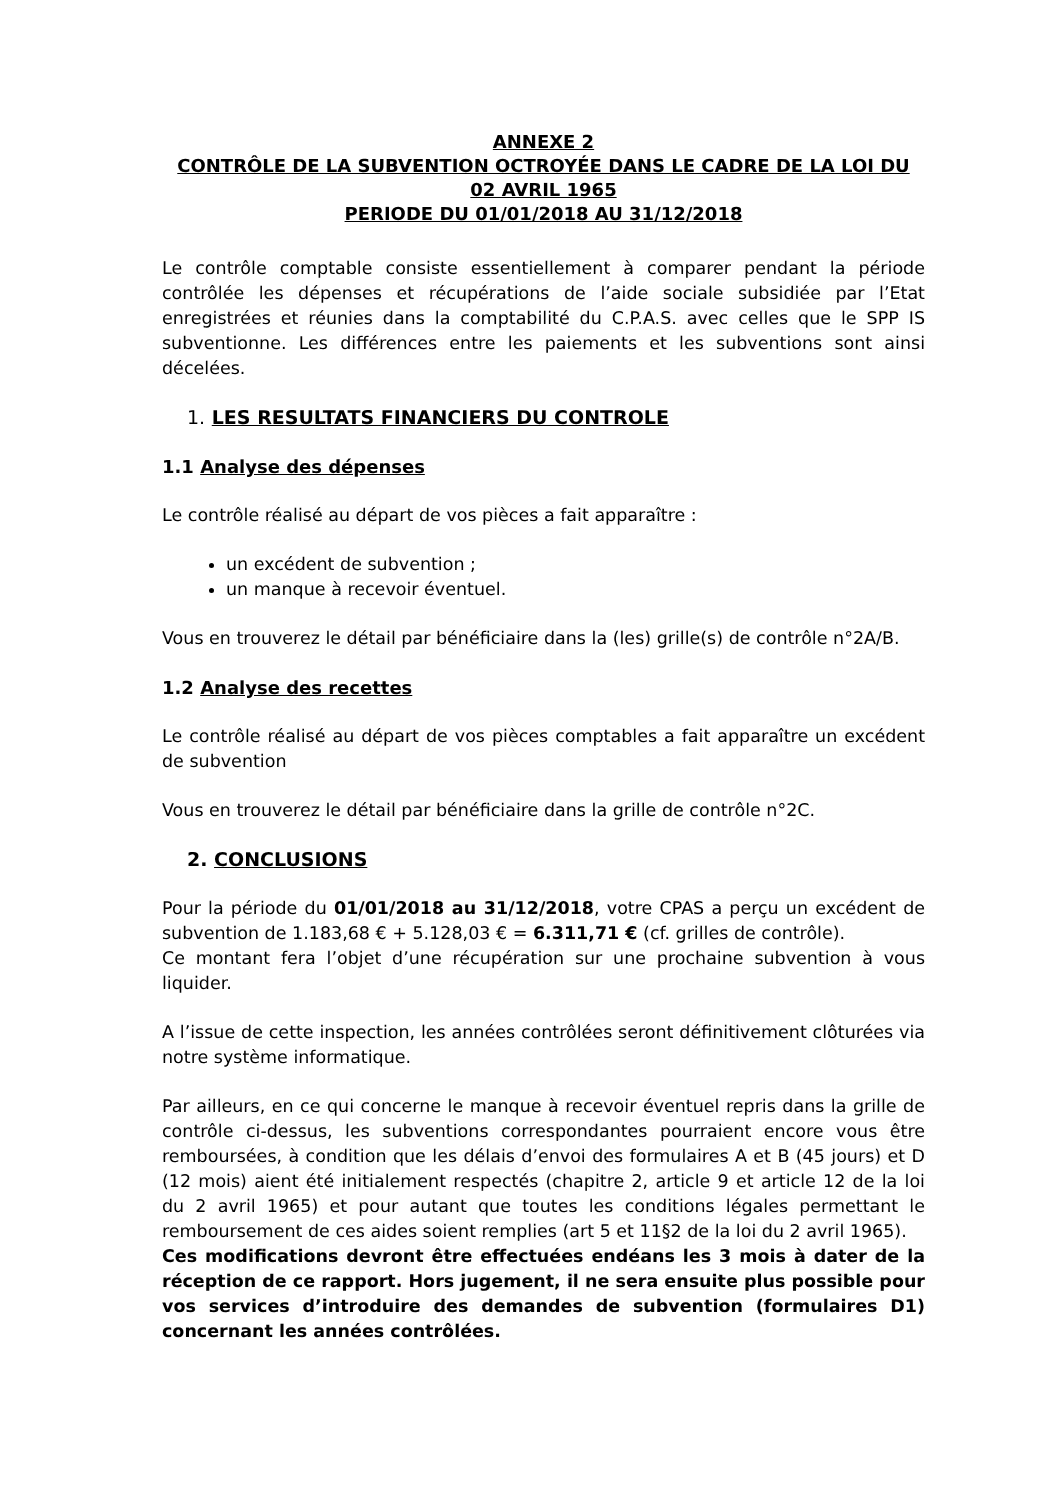ANNEXE 2
CONTRÔLE DE LA SUBVENTION OCTROYÉE DANS LE CADRE DE LA LOI DU 02 AVRIL 1965
PERIODE DU 01/01/2018 AU 31/12/2018
Le contrôle comptable consiste essentiellement à comparer pendant la période contrôlée les dépenses et récupérations de l’aide sociale subsidiée par l’Etat enregistrées et réunies dans la comptabilité du C.P.A.S. avec celles que le SPP IS subventionne. Les différences entre les paiements et les subventions sont ainsi décelées.
1. LES RESULTATS FINANCIERS DU CONTROLE
1.1 Analyse des dépenses
Le contrôle réalisé au départ de vos pièces a fait apparaître :
un excédent de subvention ;
un manque à recevoir éventuel.
Vous en trouverez le détail par bénéficiaire dans la (les) grille(s) de contrôle n°2A/B.
1.2 Analyse des recettes
Le contrôle réalisé au départ de vos pièces comptables a fait apparaître un excédent de subvention
Vous en trouverez le détail par bénéficiaire dans la grille de contrôle n°2C.
2. CONCLUSIONS
Pour la période du 01/01/2018 au 31/12/2018, votre CPAS a perçu un excédent de subvention de 1.183,68 € + 5.128,03 € = 6.311,71 € (cf. grilles de contrôle).
Ce montant fera l’objet d’une récupération sur une prochaine subvention à vous liquider.
A l’issue de cette inspection, les années contrôlées seront définitivement clôturées via notre système informatique.
Par ailleurs, en ce qui concerne le manque à recevoir éventuel repris dans la grille de contrôle ci-dessus, les subventions correspondantes pourraient encore vous être remboursées, à condition que les délais d’envoi des formulaires A et B (45 jours) et D (12 mois) aient été initialement respectés (chapitre 2, article 9 et article 12 de la loi du 2 avril 1965) et pour autant que toutes les conditions légales permettant le remboursement de ces aides soient remplies (art 5 et 11§2 de la loi du 2 avril 1965).
Ces modifications devront être effectuées endéans les 3 mois à dater de la réception de ce rapport. Hors jugement, il ne sera ensuite plus possible pour vos services d’introduire des demandes de subvention (formulaires D1) concernant les années contrôlées.